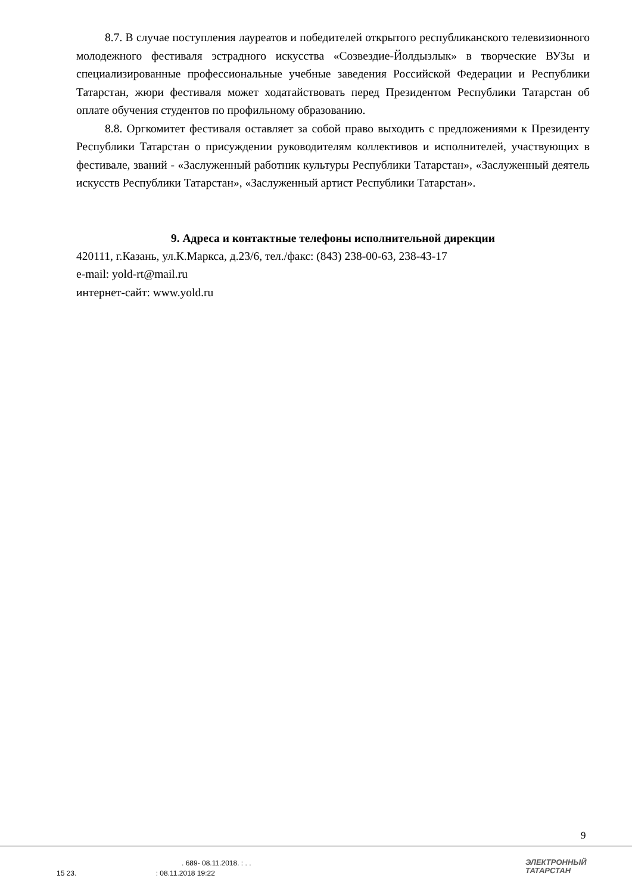8.7. В случае поступления лауреатов и победителей открытого республиканского телевизионного молодежного фестиваля эстрадного искусства «Созвездие-Йолдызлык» в творческие ВУЗы и специализированные профессиональные учебные заведения Российской Федерации и Республики Татарстан, жюри фестиваля может ходатайствовать перед Президентом Республики Татарстан об оплате обучения студентов по профильному образованию.
8.8. Оргкомитет фестиваля оставляет за собой право выходить с предложениями к Президенту Республики Татарстан о присуждении руководителям коллективов и исполнителей, участвующих в фестивале, званий - «Заслуженный работник культуры Республики Татарстан», «Заслуженный деятель искусств Республики Татарстан», «Заслуженный артист Республики Татарстан».
9. Адреса и контактные телефоны исполнительной дирекции
420111, г.Казань, ул.К.Маркса, д.23/6, тел./факс: (843) 238-00-63, 238-43-17
e-mail: yold-rt@mail.ru
интернет-сайт: www.yold.ru
9
. 689- 08.11.2018. : . .
15 23. : 08.11.2018 19:22
ЭЛЕКТРОННЫЙ
ТАТАРСТАН